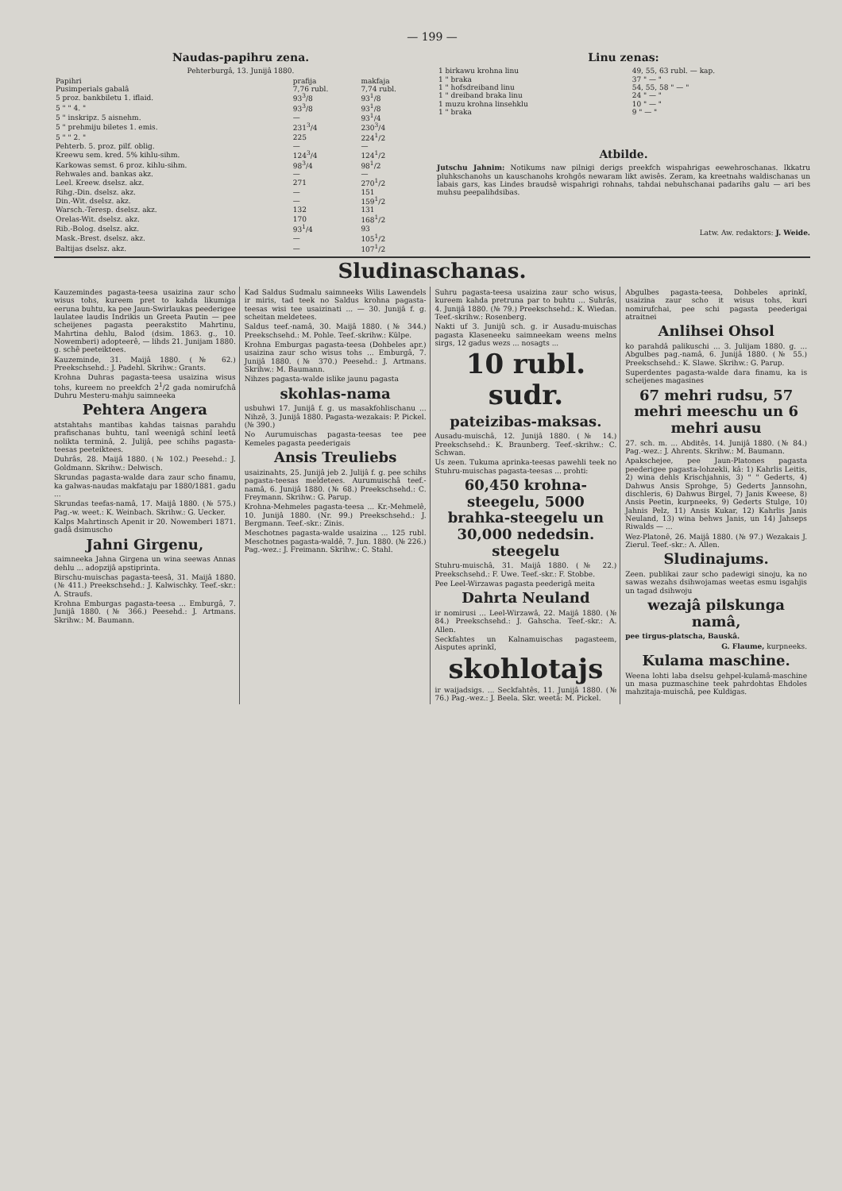— 199 —
Naudas-papihru zena.
Pehterburgâ, 13. Junijâ 1880.
| Papihri | prafija | makfaja |
| --- | --- | --- |
| Pusimperials gabalâ | 7,76 rubl. | 7,74 rubl. |
| 5 proz. bankbiletu 1. iflaid. | 93<sup>3</sup>/8 | 93<sup>1</sup>/8 |
| 5 " " 4. " | 93<sup>3</sup>/8 | 93<sup>1</sup>/8 |
| 5 " inskripz. 5 aisnehm. | — | 93<sup>1</sup>/4 |
| 5 " prehmiju biletes 1. emis. | 231<sup>3</sup>/4 | 230<sup>3</sup>/4 |
| 5 " " 2. " | 225 | 224<sup>1</sup>/2 |
| Pehterb. 5. proz. pilf. oblig. | — | — |
| Kreewu sem. kred. 5% kihlu-sihm. | 124<sup>3</sup>/4 | 124<sup>1</sup>/2 |
| Karkowas semst. 6 proz. kihlu-sihm. | 98<sup>3</sup>/4 | 98<sup>1</sup>/2 |
| Rehwales and. bankas akz. | — | — |
| Leel. Kreew. dselsz. akz. | 271 | 270<sup>1</sup>/2 |
| Rihg.-Din. dselsz. akz. | — | 151 |
| Din.-Wit. dselsz. akz. | — | 159<sup>1</sup>/2 |
| Warsch.-Teresp. dselsz. akz. | 132 | 131 |
| Orelas-Wit. dselsz. akz. | 170 | 168<sup>1</sup>/2 |
| Rib.-Bolog. dselsz. akz. | 93<sup>1</sup>/4 | 93 |
| Mask.-Brest. dselsz. akz. | — | 105<sup>1</sup>/2 |
| Baltijas dselsz. akz. | — | 107<sup>1</sup>/2 |
Linu zenas:
| 1 birkawu krohna linu | 49, 55, 63 rubl. — kap. |
| 1 " braka | 37 " — " |
| 1 " hofsdreiband linu | 54, 55, 58 " — " |
| 1 " dreiband braka linu | 24 " — " |
| 1 muzu krohna linsehklu | 10 " — " |
| 1 " braka | 9 " — " |
Atbilde.
Jutschu Jahnim: Notikums naw pilnigi derigs preekfch wispahrigas eewehroschanas. Ikkatru pluhkschanohs un kauschanohs krohgôs newaram likt awisês. Zeram, ka kreetnahs waldischanas un labais gars, kas Lindes braudsê wispahrigi rohnahs, tahdai nebuhschanai padarihs galu — ari bes muhsu peepalihdsibas.
Latw. Aw. redaktors: J. Weide.
Sludinaschanas.
Kauzemindes pagasta-teesa usaizina zaur scho wisus tohs, kureem pret to kahda likumiga eeruna buhtu, ka pee Jaun-Swirlaukas peederigee laulatee laudis Indrikis un Greeta Pautin — pee scheijenes pagasta peerakstito Mahrtinu, Mahrtina dehlu, Balod (dsim. 1863. g., 10. Nowemberi) adopteerê, — lihds 21. Junijam 1880. g. schê peeteiktees.
Kauzeminde, 31. Maijâ 1880. (№ 62.) Preekschsehd.: J. Padehl. Skrihw.: Grants.
Krohna Duhras pagasta-teesa usaizina wisus tohs, kureem no preekfch 2<sup>1</sup>/2 gada nomirufchâ Duhru Mesteru-mahju saimneeka
Pehtera Angera
atstahtahs mantibas kahdas taisnas parahdu prafischanas buhtu, tanî weenigâ schinî leetâ nolikta terminâ, 2. Julijâ, pee schihs pagasta-teesas peeteiktees.
Duhrâs, 28. Maijâ 1880. (№ 102.) Peesehd.: J. Goldmann. Skrihw.: Delwisch.
Skrundas pagasta-walde dara zaur scho finamu, ka galwas-naudas makfataju par 1880/1881. gadu ...
Skrundas teefas-namâ, 17. Maijâ 1880. (№ 575.) Pag.-w. weet.: K. Weinbach. Skrihw.: G. Uecker.
Kalps Mahrtinsch Apenit ir 20. Nowemberi 1871. gadâ dsimuscho
Jahni Girgenu,
saimneeka Jahna Girgena un wina seewas Annas dehlu ... adopzijâ apstiprinta.
Birschu-muischas pagasta-teesâ, 31. Maijâ 1880. (№ 411.) Preekschsehd.: J. Kalwischky. Teef.-skr.: A. Straufs.
Krohna Emburgas pagasta-teesa ... Emburgâ, 7. Junijâ 1880. (№ 366.) Peesehd.: J. Artmans. Skrihw.: M. Baumann.
Kad Saldus Sudmalu saimneeks Wilis Lawendels ir miris, tad teek no Saldus krohna pagasta-teesas wisi tee usaizinati ... — 30. Junijâ f. g. scheitan meldetees.
Saldus teef.-namâ, 30. Maijâ 1880. (№ 344.) Preekschsehd.: M. Pohle. Teef.-skrihw.: Külpe.
Krohna Emburgas pagasta-teesa (Dohbeles apr.) usaizina zaur scho wisus tohs ... Emburgâ, 7. Junijâ 1880. (№ 370.) Peesehd.: J. Artmans. Skrihw.: M. Baumann.
Nihzes pagasta-walde islike jaunu pagasta
skohlas-nama
usbuhwi 17. Junijâ f. g. us masakfohlischanu ... Nihzê, 3. Junijâ 1880. Pagasta-wezakais: P. Pickel. (№ 390.)
No Aurumuischas pagasta-teesas tee pee Kemeles pagasta peederigais
Ansis Treuliebs
usaizinahts, 25. Junijâ jeb 2. Julijâ f. g. pee schihs pagasta-teesas meldetees. Aurumuischâ teef.-namâ, 6. Junijâ 1880. (№ 68.) Preekschsehd.: C. Freymann. Skrihw.: G. Parup.
Krohna-Mehmeles pagasta-teesa ... Kr.-Mehmelê, 10. Junijâ 1880. (Nr. 99.) Preekschsehd.: J. Bergmann. Teef.-skr.: Zinis.
Meschotnes pagasta-walde usaizina ... 125 rubl. Meschotnes pagasta-waldê, 7. Jun. 1880. (№ 226.) Pag.-wez.: J. Freimann. Skrihw.: C. Stahl.
Suhru pagasta-teesa usaizina zaur scho wisus, kureem kahda pretruna par to buhtu ... Suhrâs, 4. Junijâ 1880. (№ 79.) Preekschsehd.: K. Wiedan. Teef.-skrihw.: Rosenberg.
Nakti uf 3. Junijû sch. g. ir Ausadu-muischas pagasta Klaseneeku saimneekam weens melns sirgs, 12 gadus wezs ... nosagts ...
10 rubl. sudr.
pateizibas-maksas.
Ausadu-muischâ, 12. Junijâ 1880. (№ 14.) Preekschsehd.: K. Braunberg. Teef.-skrihw.: C. Schwan.
Us zeen. Tukuma aprinka-teesas pawehli teek no Stuhru-muischas pagasta-teesas ... prohti:
60,450 krohna-steegelu, 5000 brahka-steegelu un 30,000 nededsin. steegelu
Stuhru-muischâ, 31. Maijâ 1880. (№ 22.) Preekschsehd.: F. Uwe. Teef.-skr.: F. Stobbe.
Pee Leel-Wirzawas pagasta peederigâ meita
Dahrta Neuland
ir nomirusi ... Leel-Wirzawâ, 22. Maijâ 1880. (№ 84.) Preekschsehd.: J. Gahscha. Teef.-skr.: A. Allen.
Seckfahtes un Kalnamuischas pagasteem, Aisputes aprinkî,
skohlotajs
ir waijadsigs. ... Seckfahtês, 11. Junijâ 1880. (№ 76.) Pag.-wez.: J. Beela. Skr. weetâ: M. Pickel.
Abgulbes pagasta-teesa, Dohbeles aprinkî, usaizina zaur scho it wisus tohs, kuri nomirufchai, pee schi pagasta peederigai atraitnei
Anlihsei Ohsol
ko parahdâ palikuschi ... 3. Julijam 1880. g. ... Abgulbes pag.-namâ, 6. Junijâ 1880. (№ 55.) Preekschsehd.: K. Slawe. Skrihw.: G. Parup.
Superdentes pagasta-walde dara finamu, ka is scheijenes magasines
67 mehri rudsu, 57 mehri meeschu un 6 mehri ausu
27. sch. m. ... Abditês, 14. Junijâ 1880. (№ 84.) Pag.-wez.: J. Ahrents. Skrihw.: M. Baumann.
Apakschejee, pee Jaun-Platones pagasta peederigee pagasta-lohzekli, kâ: 1) Kahrlis Leitis, 2) wina dehls Krischjahnis, 3) " " Gederts, 4) Dahwus Ansis Sprohge, 5) Gederts Jannsohn, dischleris, 6) Dahwus Birgel, 7) Janis Kweese, 8) Ansis Peetin, kurpneeks, 9) Gederts Stulge, 10) Jahnis Pelz, 11) Ansis Kukar, 12) Kahrlis Janis Neuland, 13) wina behws Janis, un 14) Jahseps Riwalds — ...
Wez-Platonê, 26. Maijâ 1880. (№ 97.) Wezakais J. Zierul. Teef.-skr.: A. Allen.
Sludinajums.
Zeen. publikai zaur scho padewigi sinoju, ka no sawas wezahs dsihwojamas weetas esmu isgahjis un tagad dsihwoju
wezajâ pilskunga namâ,
pee tirgus-platscha, Bauskâ.
G. Flaume, kurpneeks.
Kulama maschine.
Weena lohti laba dselsu gehpel-kulamâ-maschine un masa puzmaschine teek pahrdohtas Ehdoles mahzitaja-muischâ, pee Kuldigas.